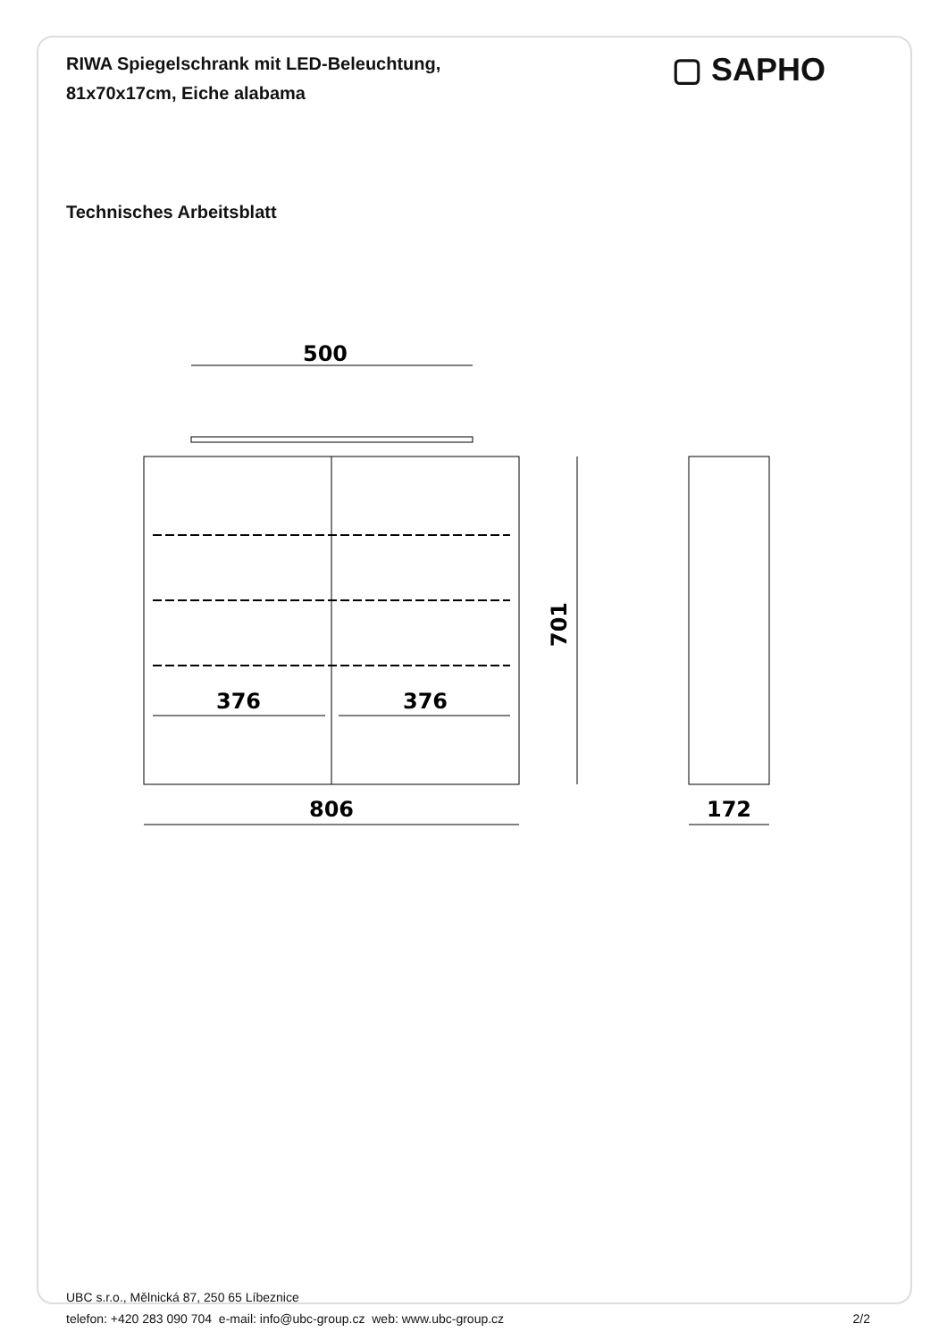RIWA Spiegelschrank mit LED-Beleuchtung,
81x70x17cm, Eiche alabama
▢ SAPHO
Technisches Arbeitsblatt
500
376
376
701
806
172
UBC s.r.o., Mělnická 87, 250 65 Líbeznice
telefon: +420 283 090 704 e-mail: info@ubc-group.cz web: www.ubc-group.cz 2/2